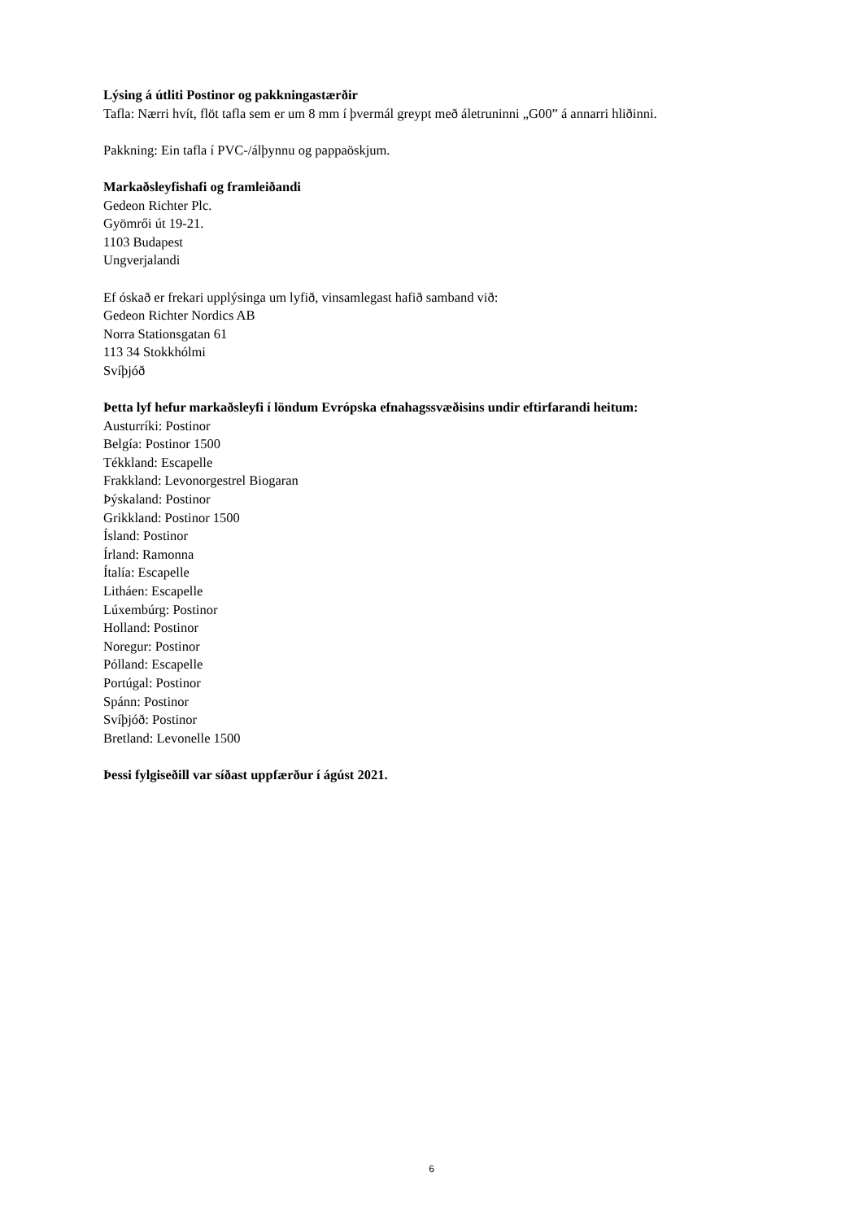Lýsing á útliti Postinor og pakkningastærðir
Tafla: Nærri hvít, flöt tafla sem er um 8 mm í þvermál greypt með áletruninni „G00” á annarri hliðinni.
Pakkning: Ein tafla í PVC-/álþynnu og pappaöskjum.
Markaðsleyfishafi og framleiðandi
Gedeon Richter Plc.
Gyömrői út 19-21.
1103 Budapest
Ungverjalandi
Ef óskað er frekari upplýsinga um lyfið, vinsamlegast hafið samband við:
Gedeon Richter Nordics AB
Norra Stationsgatan 61
113 34 Stokkhólmi
Svíþjóð
Þetta lyf hefur markaðsleyfi í löndum Evrópska efnahagssvæðisins undir eftirfarandi heitum:
Austurríki: Postinor
Belgía: Postinor 1500
Tékkland: Escapelle
Frakkland: Levonorgestrel Biogaran
Þýskaland: Postinor
Grikkland: Postinor 1500
Ísland: Postinor
Írland: Ramonna
Ítalía: Escapelle
Litháen: Escapelle
Lúxembúrg: Postinor
Holland: Postinor
Noregur: Postinor
Pólland: Escapelle
Portúgal: Postinor
Spánn: Postinor
Svíþjóð: Postinor
Bretland: Levonelle 1500
Þessi fylgiseðill var síðast uppfærður í ágúst 2021.
6